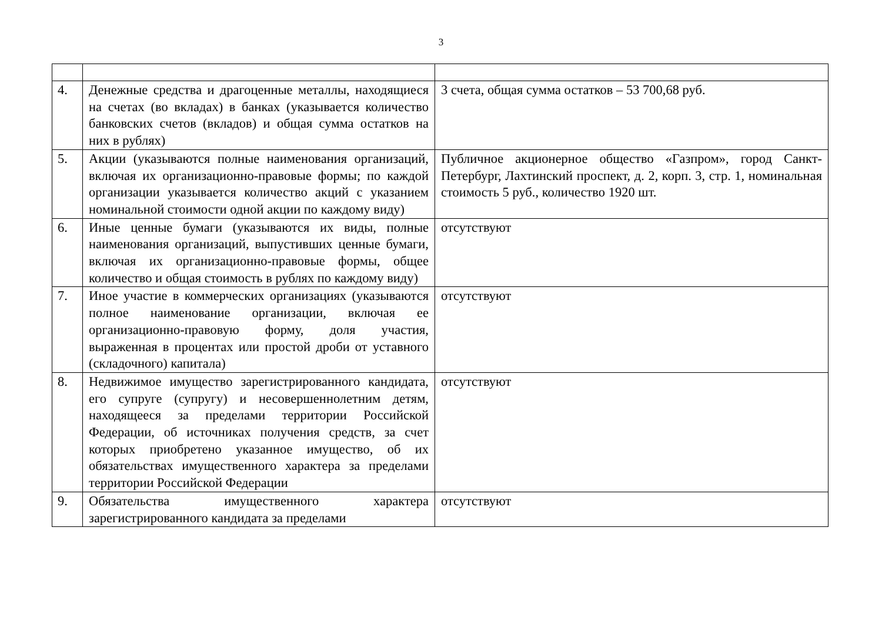3
| 4. | Денежные средства и драгоценные металлы, находящиеся на счетах (во вкладах) в банках (указывается количество банковских счетов (вкладов) и общая сумма остатков на них в рублях) | 3 счета, общая сумма остатков – 53 700,68 руб. |
| 5. | Акции (указываются полные наименования организаций, включая их организационно-правовые формы; по каждой организации указывается количество акций с указанием номинальной стоимости одной акции по каждому виду) | Публичное акционерное общество «Газпром», город Санкт-Петербург, Лахтинский проспект, д. 2, корп. 3, стр. 1, номинальная стоимость 5 руб., количество 1920 шт. |
| 6. | Иные ценные бумаги (указываются их виды, полные наименования организаций, выпустивших ценные бумаги, включая их организационно-правовые формы, общее количество и общая стоимость в рублях по каждому виду) | отсутствуют |
| 7. | Иное участие в коммерческих организациях (указываются полное наименование организации, включая ее организационно-правовую форму, доля участия, выраженная в процентах или простой дроби от уставного (складочного) капитала) | отсутствуют |
| 8. | Недвижимое имущество зарегистрированного кандидата, его супруге (супругу) и несовершеннолетним детям, находящееся за пределами территории Российской Федерации, об источниках получения средств, за счет которых приобретено указанное имущество, об их обязательствах имущественного характера за пределами территории Российской Федерации | отсутствуют |
| 9. | Обязательства имущественного характера зарегистрированного кандидата за пределами | отсутствуют |